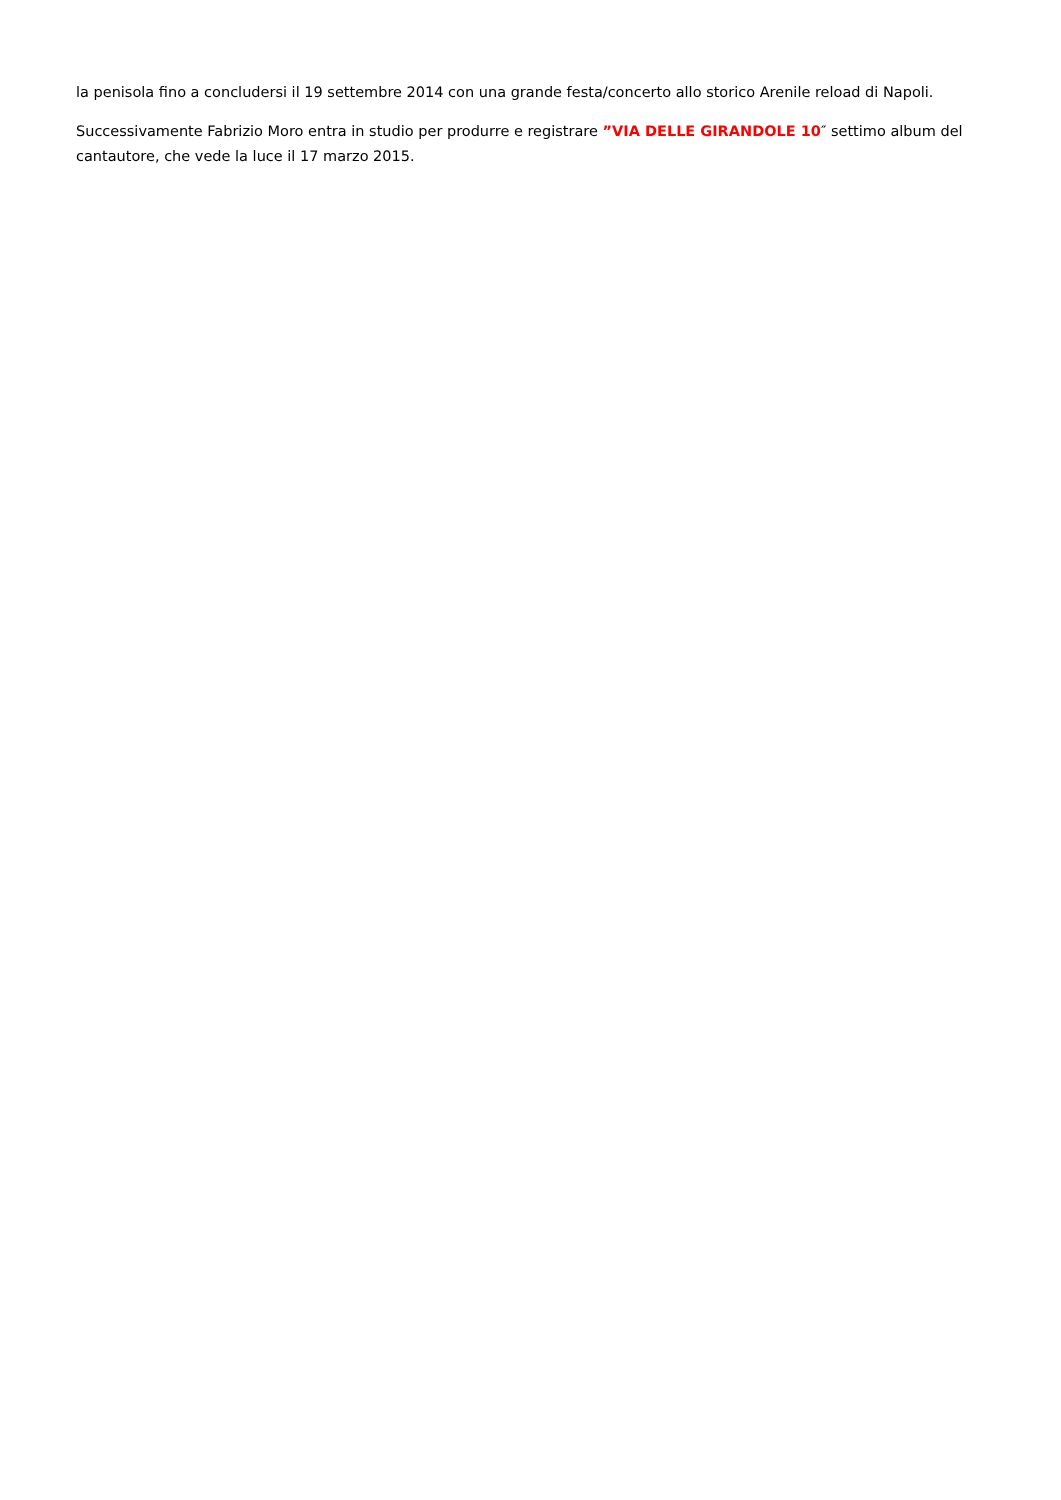la penisola fino a concludersi il 19 settembre 2014 con una grande festa/concerto allo storico Arenile reload di Napoli.
Successivamente Fabrizio Moro entra in studio per produrre e registrare ”VIA DELLE GIRANDOLE 10″ settimo album del cantautore, che vede la luce il 17 marzo 2015.